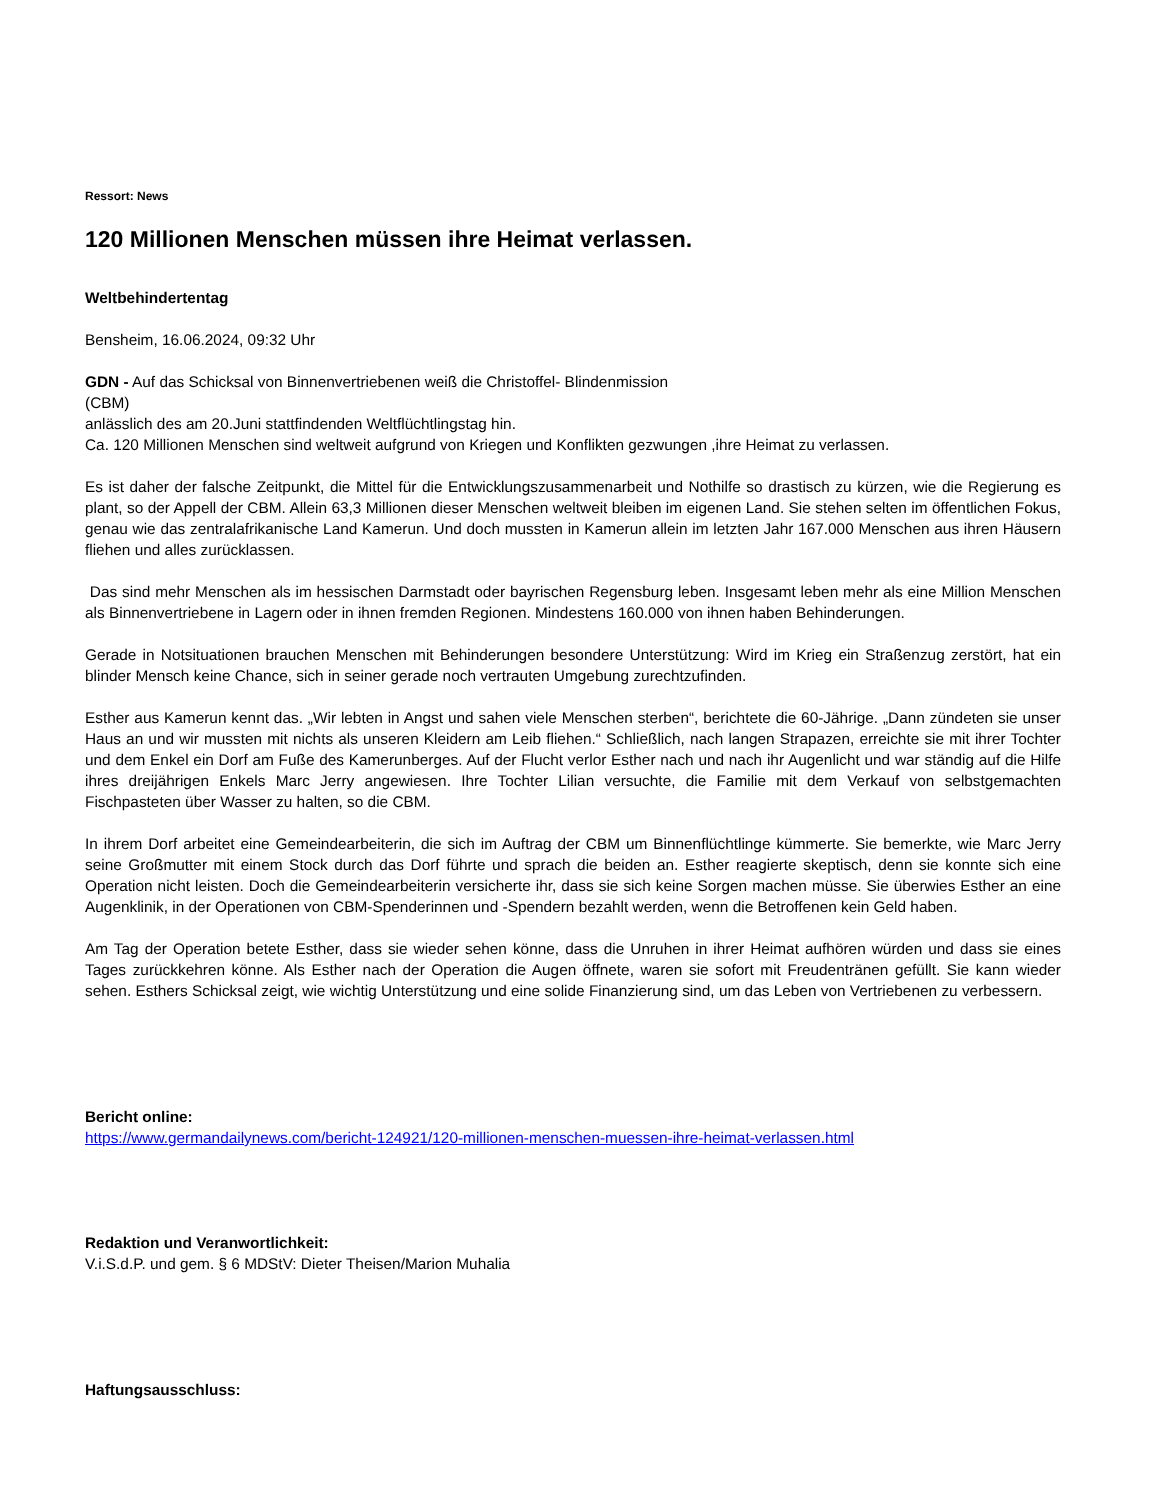Ressort: News
120 Millionen Menschen müssen ihre Heimat verlassen.
Weltbehindertentag
Bensheim, 16.06.2024, 09:32 Uhr
GDN - Auf das Schicksal von Binnenvertriebenen weiß die Christoffel- Blindenmission
(CBM)
anlässlich des am 20.Juni stattfindenden Weltflüchtlingstag hin.
Ca. 120 Millionen Menschen sind weltweit aufgrund von Kriegen und Konflikten gezwungen ,ihre Heimat zu verlassen.
Es ist daher der falsche Zeitpunkt, die Mittel für die Entwicklungszusammenarbeit und Nothilfe so drastisch zu kürzen, wie die Regierung es plant, so der Appell der CBM. Allein 63,3 Millionen dieser Menschen weltweit bleiben im eigenen Land. Sie stehen selten im öffentlichen Fokus, genau wie das zentralafrikanische Land Kamerun. Und doch mussten in Kamerun allein im letzten Jahr 167.000 Menschen aus ihren Häusern fliehen und alles zurücklassen.
Das sind mehr Menschen als im hessischen Darmstadt oder bayrischen Regensburg leben. Insgesamt leben mehr als eine Million Menschen als Binnenvertriebene in Lagern oder in ihnen fremden Regionen. Mindestens 160.000 von ihnen haben Behinderungen.
Gerade in Notsituationen brauchen Menschen mit Behinderungen besondere Unterstützung: Wird im Krieg ein Straßenzug zerstört, hat ein blinder Mensch keine Chance, sich in seiner gerade noch vertrauten Umgebung zurechtzufinden.
Esther aus Kamerun kennt das. „Wir lebten in Angst und sahen viele Menschen sterben“, berichtete die 60-Jährige. „Dann zündeten sie unser Haus an und wir mussten mit nichts als unseren Kleidern am Leib fliehen.“ Schließlich, nach langen Strapazen, erreichte sie mit ihrer Tochter und dem Enkel ein Dorf am Fuße des Kamerunberges. Auf der Flucht verlor Esther nach und nach ihr Augenlicht und war ständig auf die Hilfe ihres dreijährigen Enkels Marc Jerry angewiesen. Ihre Tochter Lilian versuchte, die Familie mit dem Verkauf von selbstgemachten Fischpasteten über Wasser zu halten, so die CBM.
In ihrem Dorf arbeitet eine Gemeindearbeiterin, die sich im Auftrag der CBM um Binnenflüchtlinge kümmerte. Sie bemerkte, wie Marc Jerry seine Großmutter mit einem Stock durch das Dorf führte und sprach die beiden an. Esther reagierte skeptisch, denn sie konnte sich eine Operation nicht leisten. Doch die Gemeindearbeiterin versicherte ihr, dass sie sich keine Sorgen machen müsse. Sie überwies Esther an eine Augenklinik, in der Operationen von CBM-Spenderinnen und -Spendern bezahlt werden, wenn die Betroffenen kein Geld haben.
Am Tag der Operation betete Esther, dass sie wieder sehen könne, dass die Unruhen in ihrer Heimat aufhören würden und dass sie eines Tages zurückkehren könne. Als Esther nach der Operation die Augen öffnete, waren sie sofort mit Freudentränen gefüllt. Sie kann wieder sehen. Esthers Schicksal zeigt, wie wichtig Unterstützung und eine solide Finanzierung sind, um das Leben von Vertriebenen zu verbessern.
Bericht online:
https://www.germandailynews.com/bericht-124921/120-millionen-menschen-muessen-ihre-heimat-verlassen.html
Redaktion und Veranwortlichkeit:
V.i.S.d.P. und gem. § 6 MDStV: Dieter Theisen/Marion Muhalia
Haftungsausschluss: